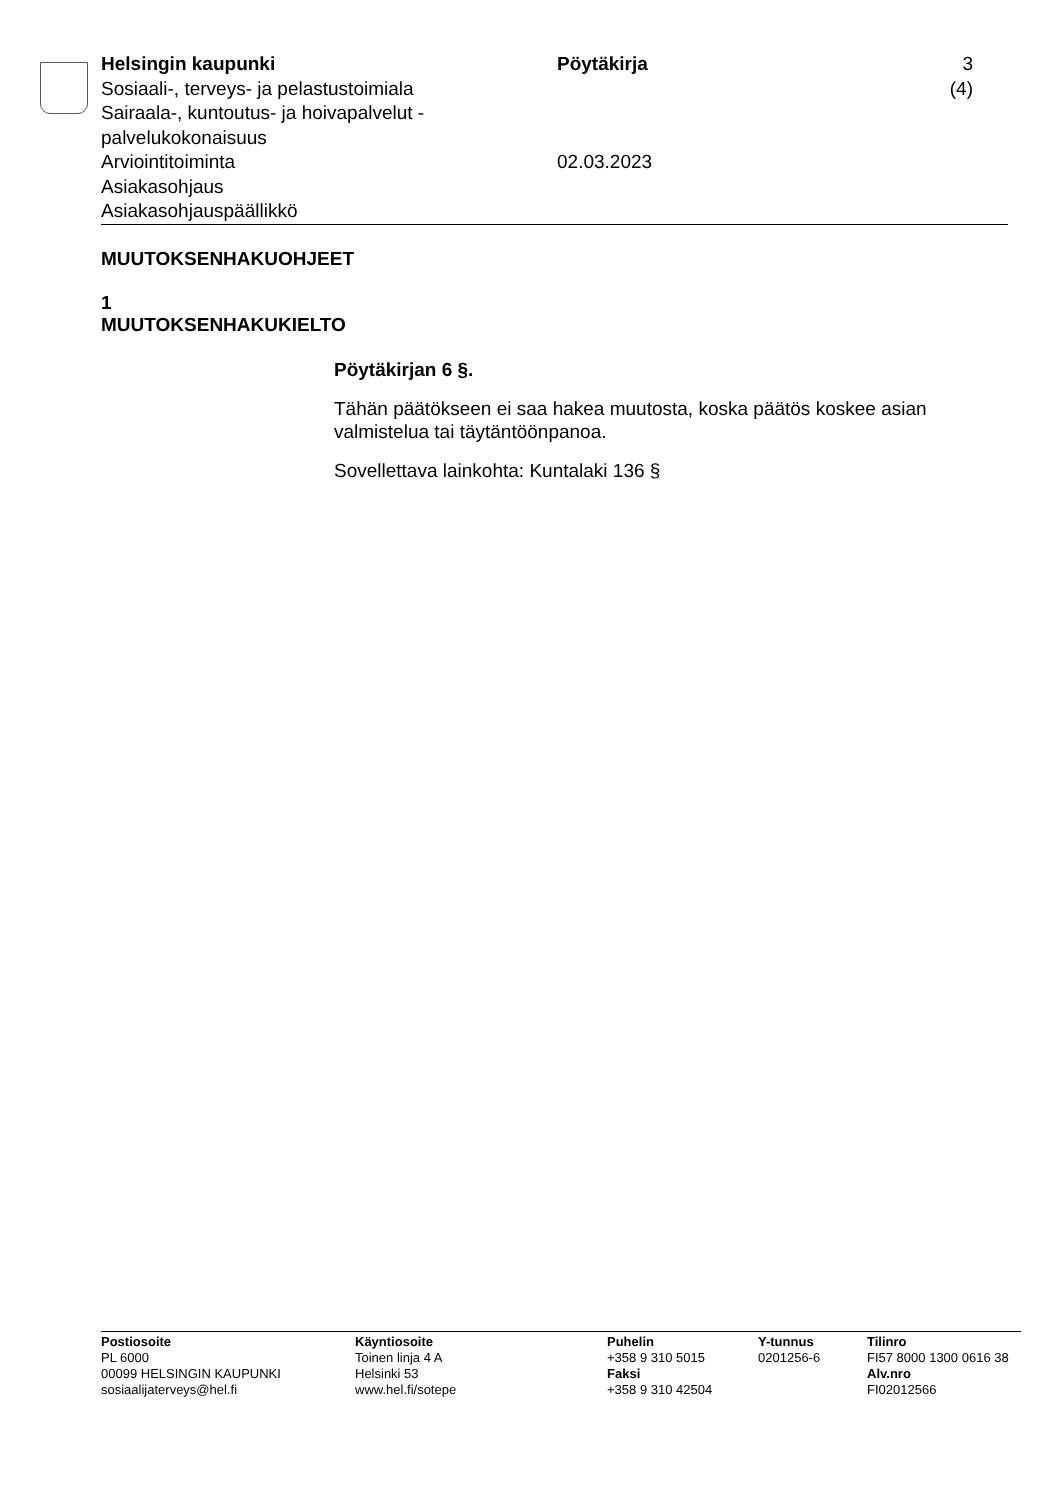Helsingin kaupunki
Sosiaali-, terveys- ja pelastustoimiala
Sairaala-, kuntoutus- ja hoivapalvelut - palvelukokonaisuus
Arviointitoiminta
Asiakasohjaus
Asiakasohjauspäällikkö
Pöytäkirja
02.03.2023
3 (4)
MUUTOKSENHAKUOHJEET
1
MUUTOKSENHAKUKIELTO
Pöytäkirjan 6 §.
Tähän päätökseen ei saa hakea muutosta, koska päätös koskee asian valmistelua tai täytäntöönpanoa.
Sovellettava lainkohta: Kuntalaki 136 §
Postiosoite
PL 6000
00099 HELSINGIN KAUPUNKI
sosiaalijaterveys@hel.fi
Käyntiosoite
Toinen linja 4 A
Helsinki 53
www.hel.fi/sotepe
Puhelin
+358 9 310 5015
Faksi
+358 9 310 42504
Y-tunnus
0201256-6
Tilinro
FI57 8000 1300 0616 38
Alv.nro
FI02012566